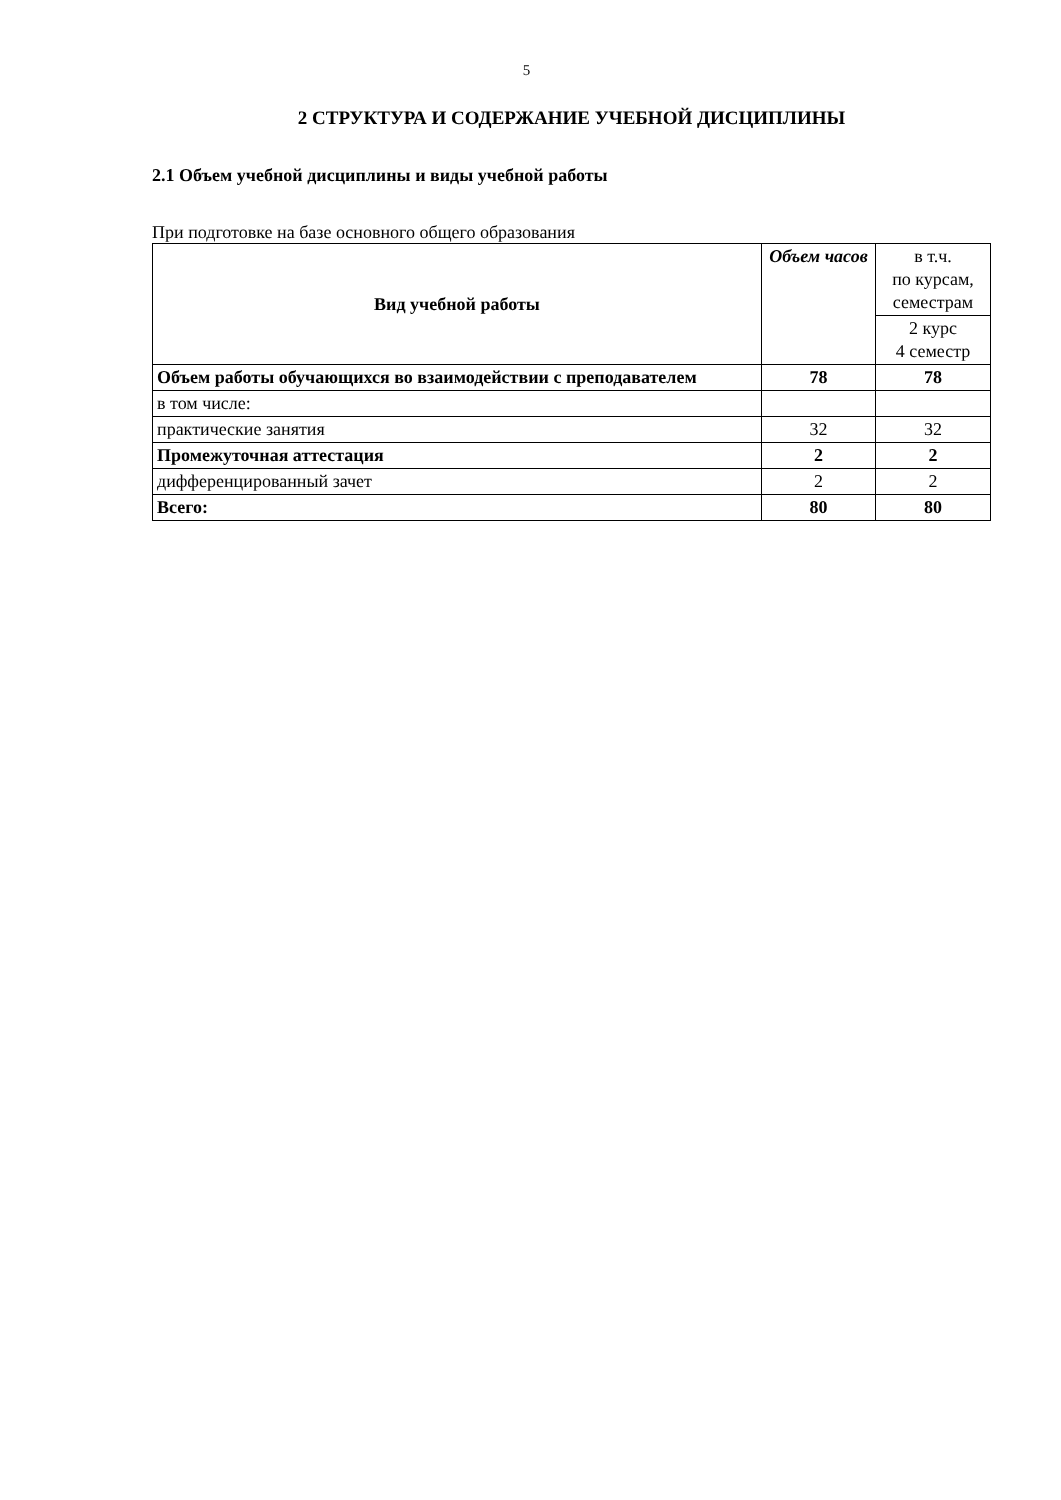5
2 СТРУКТУРА И СОДЕРЖАНИЕ УЧЕБНОЙ ДИСЦИПЛИНЫ
2.1 Объем учебной дисциплины и виды учебной работы
При подготовке на базе основного общего образования
| Вид учебной работы | Объем часов | в т.ч. по курсам, семестрам |
| | | 2 курс 4 семестр |
| Объем работы обучающихся во взаимодействии с преподавателем | 78 | 78 |
| в том числе: | | |
| практические занятия | 32 | 32 |
| Промежуточная аттестация | 2 | 2 |
| дифференцированный зачет | 2 | 2 |
| Всего: | 80 | 80 |